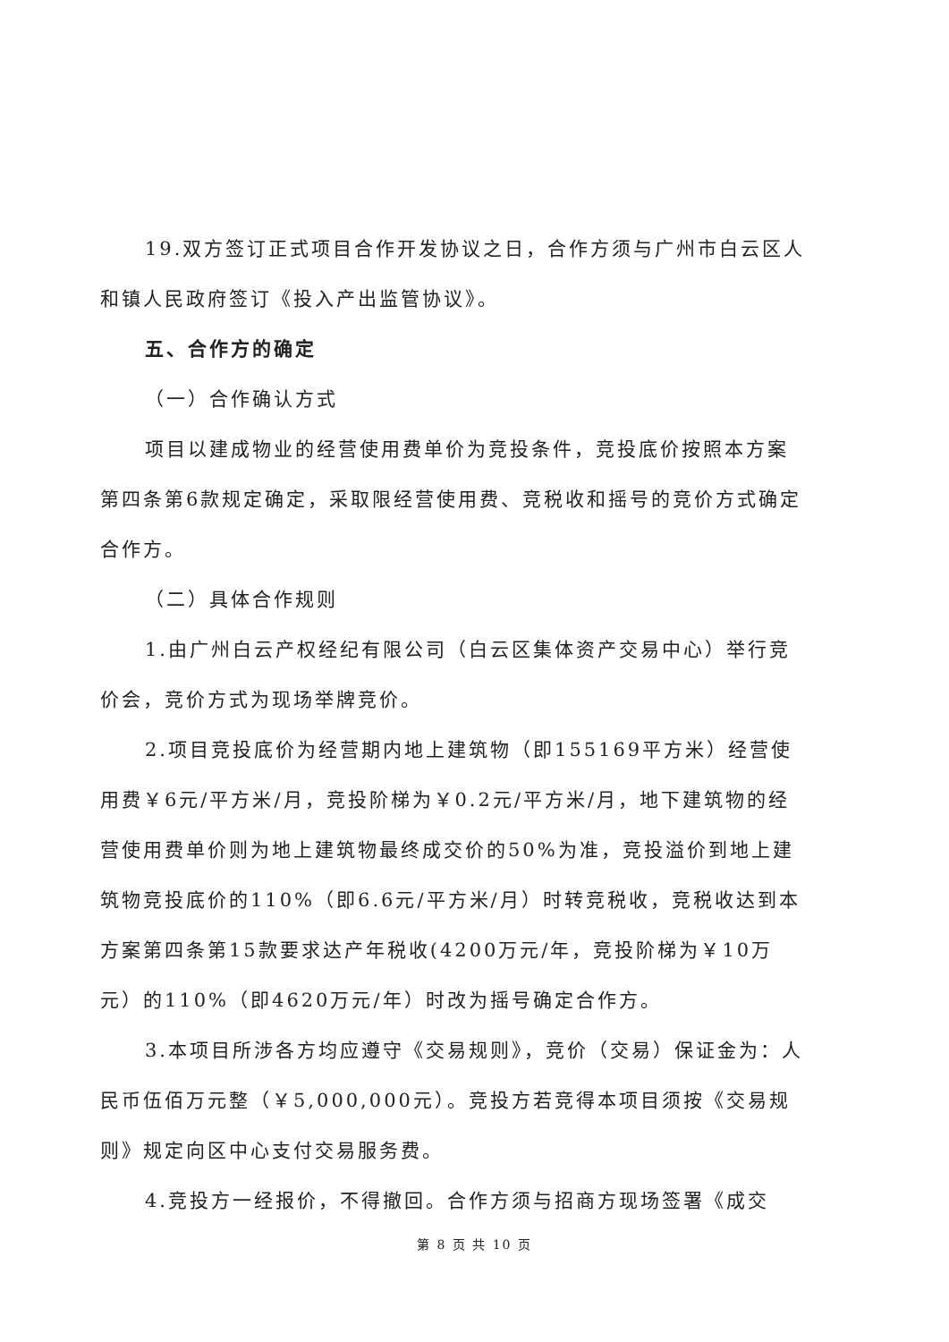19.双方签订正式项目合作开发协议之日，合作方须与广州市白云区人和镇人民政府签订《投入产出监管协议》。
五、合作方的确定
（一）合作确认方式
项目以建成物业的经营使用费单价为竞投条件，竞投底价按照本方案第四条第6款规定确定，采取限经营使用费、竞税收和摇号的竞价方式确定合作方。
（二）具体合作规则
1.由广州白云产权经纪有限公司（白云区集体资产交易中心）举行竞价会，竞价方式为现场举牌竞价。
2.项目竞投底价为经营期内地上建筑物（即155169平方米）经营使用费￥6元/平方米/月，竞投阶梯为￥0.2元/平方米/月，地下建筑物的经营使用费单价则为地上建筑物最终成交价的50%为准，竞投溢价到地上建筑物竞投底价的110%（即6.6元/平方米/月）时转竞税收，竞税收达到本方案第四条第15款要求达产年税收(4200万元/年，竞投阶梯为￥10万元）的110%（即4620万元/年）时改为摇号确定合作方。
3.本项目所涉各方均应遵守《交易规则》，竞价（交易）保证金为：人民币伍佰万元整（￥5,000,000元）。竞投方若竞得本项目须按《交易规则》规定向区中心支付交易服务费。
4.竞投方一经报价，不得撤回。合作方须与招商方现场签署《成交
第 8 页 共 10 页